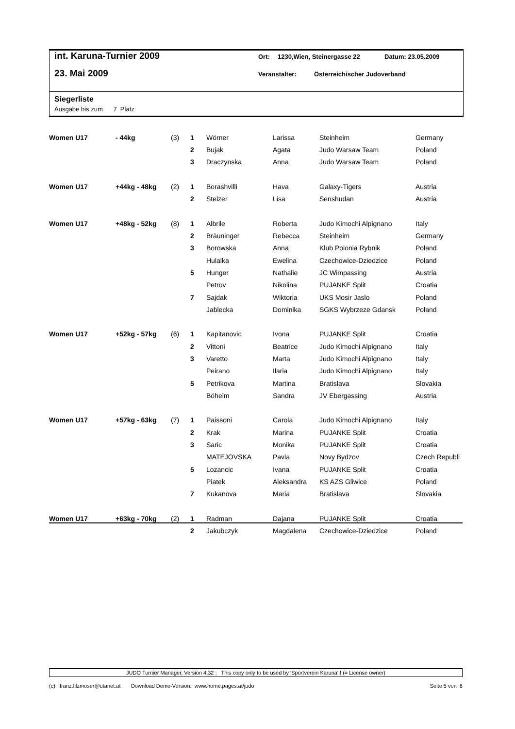int. Karuna-Turnier 2009 Ort: 1230,Wien, Steinergasse 22 Datum: 23.05.2009
23. Mai 2009 Veranstalter: Österreichischer Judoverband
Siegerliste
Ausgabe bis zum 7 Platz
| Women U17 | - 44kg | (3) | 1 | Wörner | Larissa | Steinheim | Germany |
| | | | 2 | Bujak | Agata | Judo Warsaw Team | Poland |
| | | | 3 | Draczynska | Anna | Judo Warsaw Team | Poland |
| Women U17 | +44kg - 48kg | (2) | 1 | Borashvilli | Hava | Galaxy-Tigers | Austria |
| | | | 2 | Stelzer | Lisa | Senshudan | Austria |
| Women U17 | +48kg - 52kg | (8) | 1 | Albrile | Roberta | Judo Kimochi Alpignano | Italy |
| | | | 2 | Bräuninger | Rebecca | Steinheim | Germany |
| | | | 3 | Borowska | Anna | Klub Polonia Rybnik | Poland |
| | | | | Hulalka | Ewelina | Czechowice-Dziedzice | Poland |
| | | | 5 | Hunger | Nathalie | JC Wimpassing | Austria |
| | | | | Petrov | Nikolina | PUJANKE Split | Croatia |
| | | | 7 | Sajdak | Wiktoria | UKS Mosir Jaslo | Poland |
| | | | | Jablecka | Dominika | SGKS Wybrzeze Gdansk | Poland |
| Women U17 | +52kg - 57kg | (6) | 1 | Kapitanovic | Ivona | PUJANKE Split | Croatia |
| | | | 2 | Vittoni | Beatrice | Judo Kimochi Alpignano | Italy |
| | | | 3 | Varetto | Marta | Judo Kimochi Alpignano | Italy |
| | | | | Peirano | Ilaria | Judo Kimochi Alpignano | Italy |
| | | | 5 | Petrikova | Martina | Bratislava | Slovakia |
| | | | | Böheim | Sandra | JV Ebergassing | Austria |
| Women U17 | +57kg - 63kg | (7) | 1 | Paissoni | Carola | Judo Kimochi Alpignano | Italy |
| | | | 2 | Krak | Marina | PUJANKE Split | Croatia |
| | | | 3 | Saric | Monika | PUJANKE Split | Croatia |
| | | | | MATEJOVSKA | Pavla | Novy Bydzov | Czech Republi |
| | | | 5 | Lozancic | Ivana | PUJANKE Split | Croatia |
| | | | | Piatek | Aleksandra | KS AZS Gliwice | Poland |
| | | | 7 | Kukanova | Maria | Bratislava | Slovakia |
| Women U17 | +63kg - 70kg | (2) | 1 | Radman | Dajana | PUJANKE Split | Croatia |
| | | | 2 | Jakubczyk | Magdalena | Czechowice-Dziedzice | Poland |
JUDO Turnier Manager, Version 4,32 ; This copy only to be used by 'Sportverein Karuna' ! (= License owner)
(c) franz.filzmoser@utanet.at Download Demo-Version: www.home.pages.at/judo Seite 5 von 6